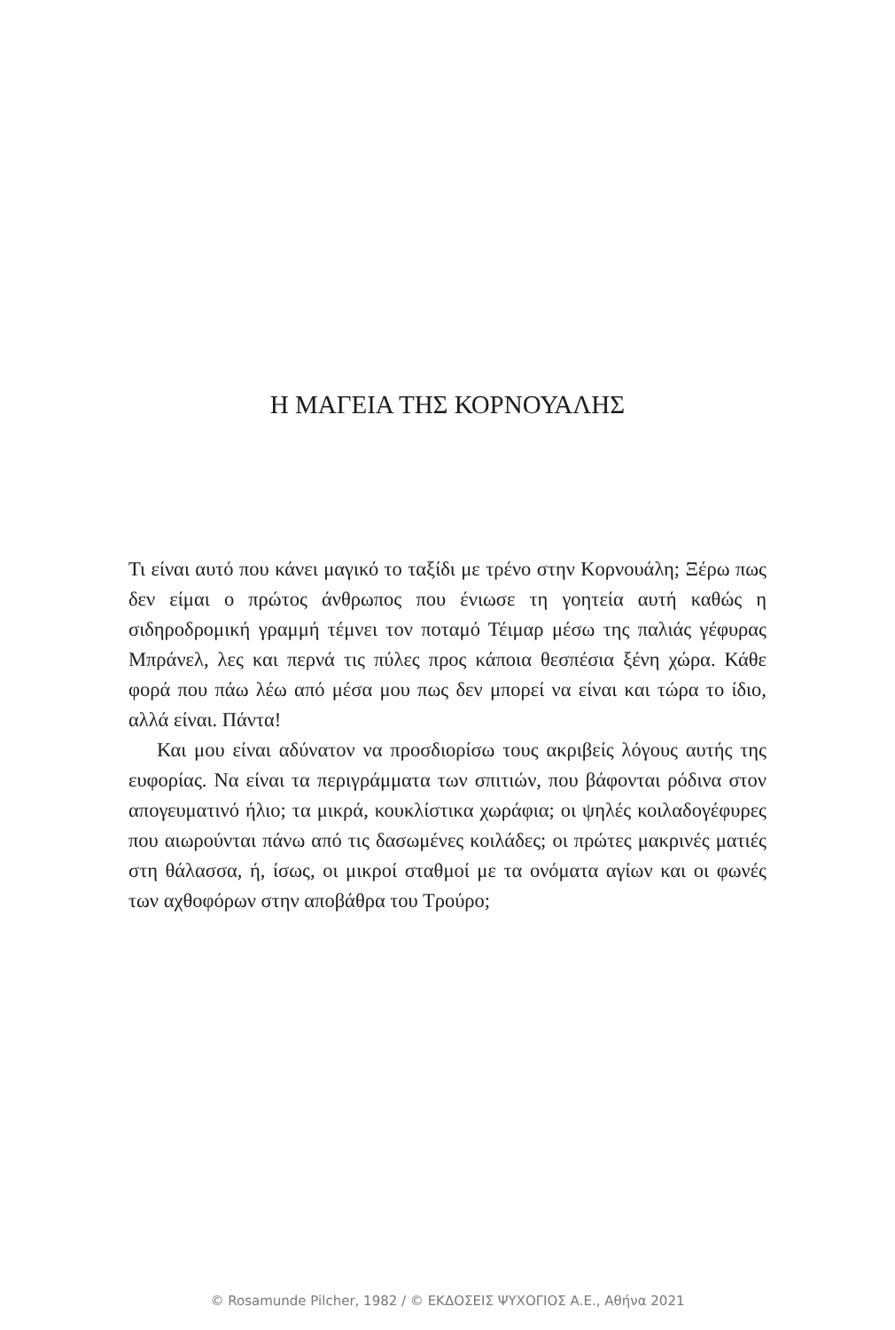Η ΜΑΓΕΙΑ ΤΗΣ ΚΟΡΝΟΥΑΛΗΣ
Τι είναι αυτό που κάνει μαγικό το ταξίδι με τρένο στην Κορνουάλη; Ξέρω πως δεν είμαι ο πρώτος άνθρωπος που ένιωσε τη γοητεία αυτή καθώς η σιδηροδρομική γραμμή τέμνει τον ποταμό Τέιμαρ μέσω της παλιάς γέφυρας Μπράνελ, λες και περνά τις πύλες προς κάποια θεσπέσια ξένη χώρα. Κάθε φορά που πάω λέω από μέσα μου πως δεν μπορεί να είναι και τώρα το ίδιο, αλλά είναι. Πάντα!
Και μου είναι αδύνατον να προσδιορίσω τους ακριβείς λόγους αυτής της ευφορίας. Να είναι τα περιγράμματα των σπιτιών, που βάφονται ρόδινα στον απογευματινό ήλιο; τα μικρά, κουκλίστικα χωράφια; οι ψηλές κοιλαδογέφυρες που αιωρούνται πάνω από τις δασωμένες κοιλάδες; οι πρώτες μακρινές ματιές στη θάλασσα, ή, ίσως, οι μικροί σταθμοί με τα ονόματα αγίων και οι φωνές των αχθοφόρων στην αποβάθρα του Τρούρο;
© Rosamunde Pilcher, 1982 / © ΕΚΔΟΣΕΙΣ ΨΥΧΟΓΙΟΣ Α.Ε., Αθήνα 2021